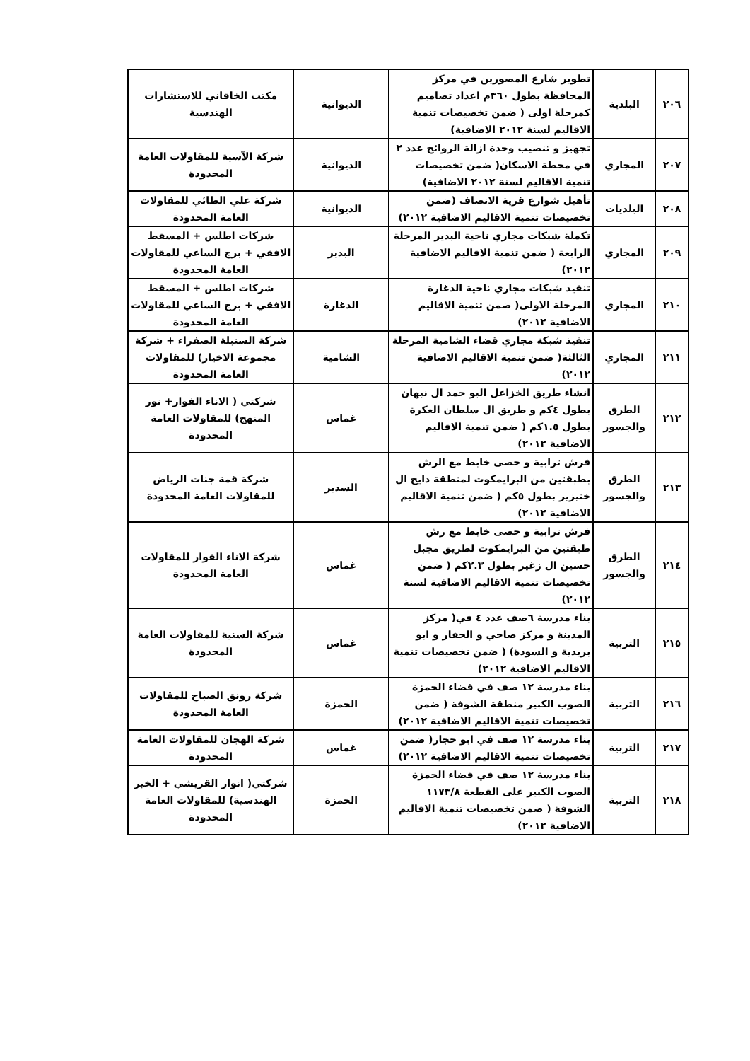| ٢٠٦ | البلدية | تطوير شارع المصورين في مركز المحافظة بطول ٣٦٠م اعداد تصاميم كمرحلة اولى ( ضمن تخصيصات تنمية الاقاليم لسنة ٢٠١٢ الاضافية) | الديوانية | مكتب الخاقاني للاستشارات الهندسية |
| ٢٠٧ | المجاري | تجهيز و تنصيب وحدة ازالة الروائح عدد ٢ في محطة الاسكان( ضمن تخصيصات تنمية الاقاليم لسنة ٢٠١٢ الاضافية) | الديوانية | شركة الآسية للمقاولات العامة المحدودة |
| ٢٠٨ | البلديات | تأهيل شوارع قرية الانصاف (ضمن تخصيصات تنمية الاقاليم الاضافية ٢٠١٢) | الديوانية | شركة علي الطائي للمقاولات العامة المحدودة |
| ٢٠٩ | المجاري | تكملة شبكات مجاري ناحية البدير المرحلة الرابعة ( ضمن تنمية الاقاليم الاضافية ٢٠١٢) | البدير | شركات اطلس + المسقط الافقي + برج الساعي للمقاولات العامة المحدودة |
| ٢١٠ | المجاري | تنفيذ شبكات مجاري ناحية الدغارة المرحلة الاولى( ضمن تنمية الاقاليم الاضافية ٢٠١٢) | الدغارة | شركات اطلس + المسقط الافقي + برج الساعي للمقاولات العامة المحدودة |
| ٢١١ | المجاري | تنفيذ شبكة مجاري قضاء الشامية المرحلة الثالثة( ضمن تنمية الاقاليم الاضافية ٢٠١٢) | الشامية | شركة السنبلة الصفراء + شركة مجموعة الاخيار) للمقاولات العامة المحدودة |
| ٢١٢ | الطرق والجسور | انشاء طريق الخزاعل البو حمد ال نبهان بطول ٤كم و طريق ال سلطان العكرة بطول ١.٥كم ( ضمن تنمية الاقاليم الاضافية ٢٠١٢) | غماس | شركتي ( الاناء الفوار+ نور المنهج) للمقاولات العامة المحدودة |
| ٢١٣ | الطرق والجسور | فرش ترابية و حصى خابط مع الرش بطبقتين من البرايمكوت لمنطقة دايخ ال خنيزير بطول ٥كم ( ضمن تنمية الاقاليم الاضافية ٢٠١٢) | السدير | شركة قمة جنات الرياض للمقاولات العامة المحدودة |
| ٢١٤ | الطرق والجسور | فرش ترابية و حصى خابط مع رش طبقتين من البرايمكوت لطريق مجبل حسين ال زغير بطول ٢.٣كم ( ضمن تخصيصات تنمية الاقاليم الاضافية لسنة ٢٠١٢) | غماس | شركة الاناء الفوار للمقاولات العامة المحدودة |
| ٢١٥ | التربية | بناء مدرسة ٦صف عدد ٤ في( مركز المدينة و مركز صاحي و الحفار و ابو بريدية و السودة) ( ضمن تخصيصات تنمية الاقاليم الاضافية ٢٠١٢) | غماس | شركة السنية للمقاولات العامة المحدودة |
| ٢١٦ | التربية | بناء مدرسة ١٢ صف في قضاء الحمزة الصوب الكبير منطقة الشوفة ( ضمن تخصيصات تنمية الاقاليم الاضافية ٢٠١٢) | الحمزة | شركة رونق الصباح للمقاولات العامة المحدودة |
| ٢١٧ | التربية | بناء مدرسة ١٢ صف في ابو حجار( ضمن تخصيصات تنمية الاقاليم الاضافية ٢٠١٢) | غماس | شركة الهجان للمقاولات العامة المحدودة |
| ٢١٨ | التربية | بناء مدرسة ١٢ صف في قضاء الحمزة الصوب الكبير على القطعة ١١٧٣/٨ الشوفة ( ضمن تخصيصات تنمية الاقاليم الاضافية ٢٠١٢) | الحمزة | شركتي( انوار القريشي + الخير الهندسية) للمقاولات العامة المحدودة |